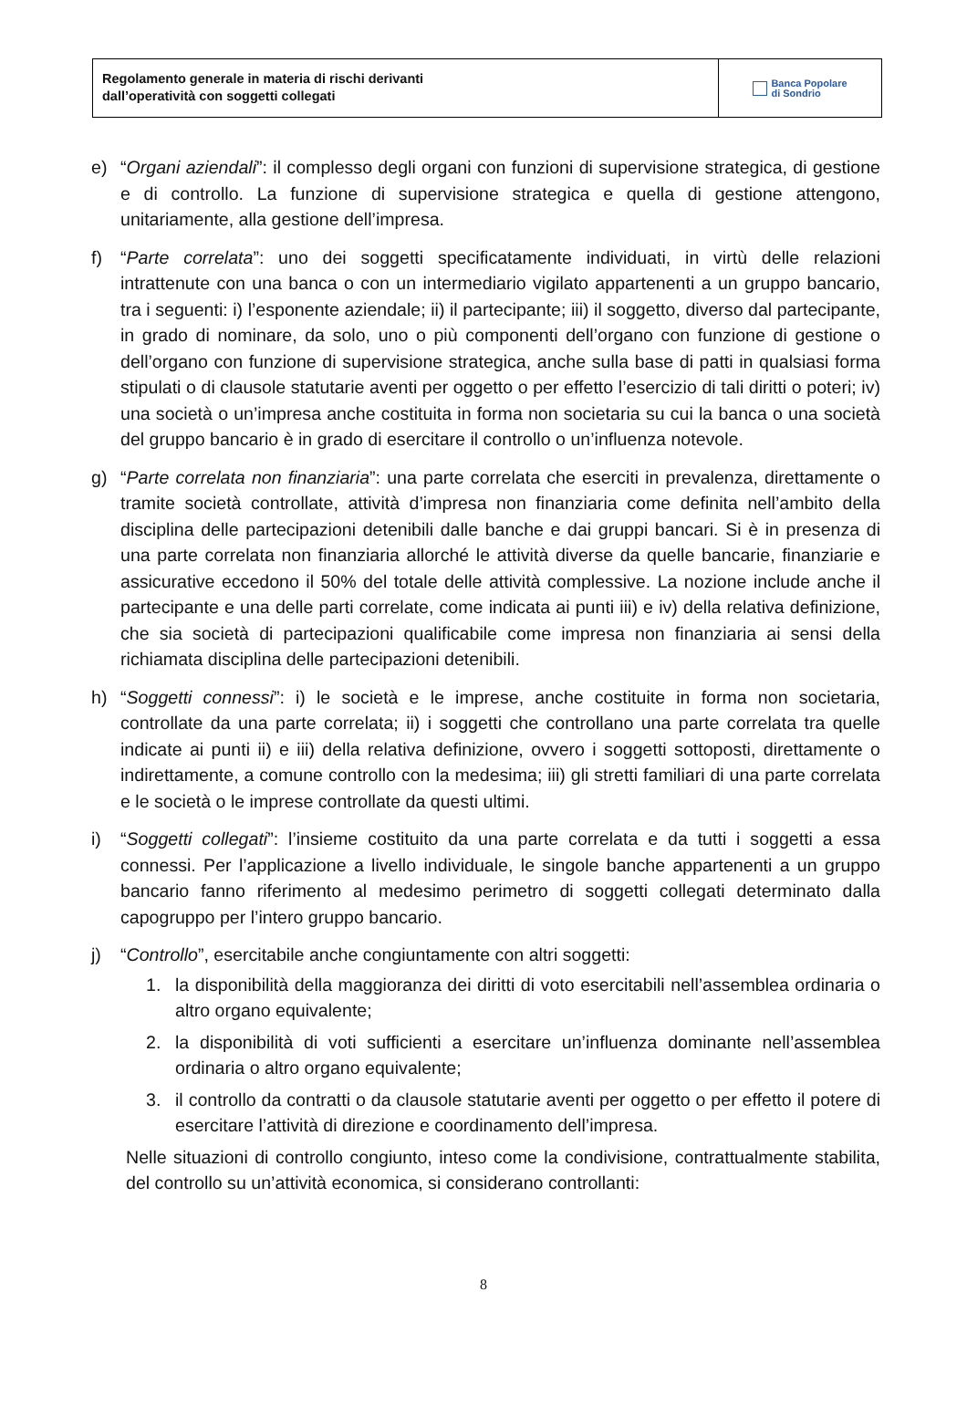Regolamento generale in materia di rischi derivanti
dall’operatività con soggetti collegati
Banca Popolare
di Sondrio
e) “Organi aziendali”: il complesso degli organi con funzioni di supervisione strategica, di gestione e di controllo. La funzione di supervisione strategica e quella di gestione attengono, unitariamente, alla gestione dell’impresa.
f) “Parte correlata”: uno dei soggetti specificatamente individuati, in virtù delle relazioni intrattenute con una banca o con un intermediario vigilato appartenenti a un gruppo bancario, tra i seguenti: i) l’esponente aziendale; ii) il partecipante; iii) il soggetto, diverso dal partecipante, in grado di nominare, da solo, uno o più componenti dell’organo con funzione di gestione o dell’organo con funzione di supervisione strategica, anche sulla base di patti in qualsiasi forma stipulati o di clausole statutarie aventi per oggetto o per effetto l’esercizio di tali diritti o poteri; iv) una società o un’impresa anche costituita in forma non societaria su cui la banca o una società del gruppo bancario è in grado di esercitare il controllo o un’influenza notevole.
g) “Parte correlata non finanziaria”: una parte correlata che eserciti in prevalenza, direttamente o tramite società controllate, attività d’impresa non finanziaria come definita nell’ambito della disciplina delle partecipazioni detenibili dalle banche e dai gruppi bancari. Si è in presenza di una parte correlata non finanziaria allorché le attività diverse da quelle bancarie, finanziarie e assicurative eccedono il 50% del totale delle attività complessive. La nozione include anche il partecipante e una delle parti correlate, come indicata ai punti iii) e iv) della relativa definizione, che sia società di partecipazioni qualificabile come impresa non finanziaria ai sensi della richiamata disciplina delle partecipazioni detenibili.
h) “Soggetti connessi”: i) le società e le imprese, anche costituite in forma non societaria, controllate da una parte correlata; ii) i soggetti che controllano una parte correlata tra quelle indicate ai punti ii) e iii) della relativa definizione, ovvero i soggetti sottoposti, direttamente o indirettamente, a comune controllo con la medesima; iii) gli stretti familiari di una parte correlata e le società o le imprese controllate da questi ultimi.
i) “Soggetti collegati”: l’insieme costituito da una parte correlata e da tutti i soggetti a essa connessi. Per l’applicazione a livello individuale, le singole banche appartenenti a un gruppo bancario fanno riferimento al medesimo perimetro di soggetti collegati determinato dalla capogruppo per l’intero gruppo bancario.
j) “Controllo”, esercitabile anche congiuntamente con altri soggetti:
1. la disponibilità della maggioranza dei diritti di voto esercitabili nell’assemblea ordinaria o altro organo equivalente;
2. la disponibilità di voti sufficienti a esercitare un’influenza dominante nell’assemblea ordinaria o altro organo equivalente;
3. il controllo da contratti o da clausole statutarie aventi per oggetto o per effetto il potere di esercitare l’attività di direzione e coordinamento dell’impresa.
Nelle situazioni di controllo congiunto, inteso come la condivisione, contrattualmente stabilita, del controllo su un’attività economica, si considerano controllanti:
8